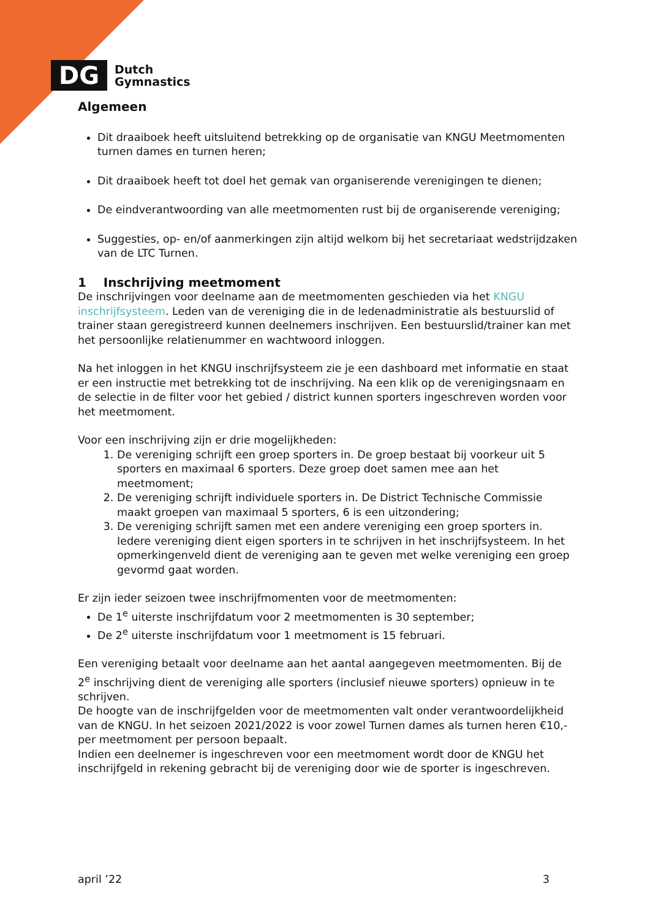DG
Dutch
Gymnastics
Algemeen
Dit draaiboek heeft uitsluitend betrekking op de organisatie van KNGU Meetmomenten turnen dames en turnen heren;
Dit draaiboek heeft tot doel het gemak van organiserende verenigingen te dienen;
De eindverantwoording van alle meetmomenten rust bij de organiserende vereniging;
Suggesties, op- en/of aanmerkingen zijn altijd welkom bij het secretariaat wedstrijdzaken van de LTC Turnen.
1 Inschrijving meetmoment
De inschrijvingen voor deelname aan de meetmomenten geschieden via het KNGU inschrijfsysteem. Leden van de vereniging die in de ledenadministratie als bestuurslid of trainer staan geregistreerd kunnen deelnemers inschrijven. Een bestuurslid/trainer kan met het persoonlijke relatienummer en wachtwoord inloggen.
Na het inloggen in het KNGU inschrijfsysteem zie je een dashboard met informatie en staat er een instructie met betrekking tot de inschrijving. Na een klik op de verenigingsnaam en de selectie in de filter voor het gebied / district kunnen sporters ingeschreven worden voor het meetmoment.
Voor een inschrijving zijn er drie mogelijkheden:
1. De vereniging schrijft een groep sporters in. De groep bestaat bij voorkeur uit 5 sporters en maximaal 6 sporters. Deze groep doet samen mee aan het meetmoment;
2. De vereniging schrijft individuele sporters in. De District Technische Commissie maakt groepen van maximaal 5 sporters, 6 is een uitzondering;
3. De vereniging schrijft samen met een andere vereniging een groep sporters in. Iedere vereniging dient eigen sporters in te schrijven in het inschrijfsysteem. In het opmerkingenveld dient de vereniging aan te geven met welke vereniging een groep gevormd gaat worden.
Er zijn ieder seizoen twee inschrijfmomenten voor de meetmomenten:
De 1<sup>e</sup> uiterste inschrijfdatum voor 2 meetmomenten is 30 september;
De 2<sup>e</sup> uiterste inschrijfdatum voor 1 meetmoment is 15 februari.
Een vereniging betaalt voor deelname aan het aantal aangegeven meetmomenten. Bij de 2<sup>e</sup> inschrijving dient de vereniging alle sporters (inclusief nieuwe sporters) opnieuw in te schrijven.
De hoogte van de inschrijfgelden voor de meetmomenten valt onder verantwoordelijkheid van de KNGU. In het seizoen 2021/2022 is voor zowel Turnen dames als turnen heren €10,- per meetmoment per persoon bepaalt.
Indien een deelnemer is ingeschreven voor een meetmoment wordt door de KNGU het inschrijfgeld in rekening gebracht bij de vereniging door wie de sporter is ingeschreven.
april ’22 3